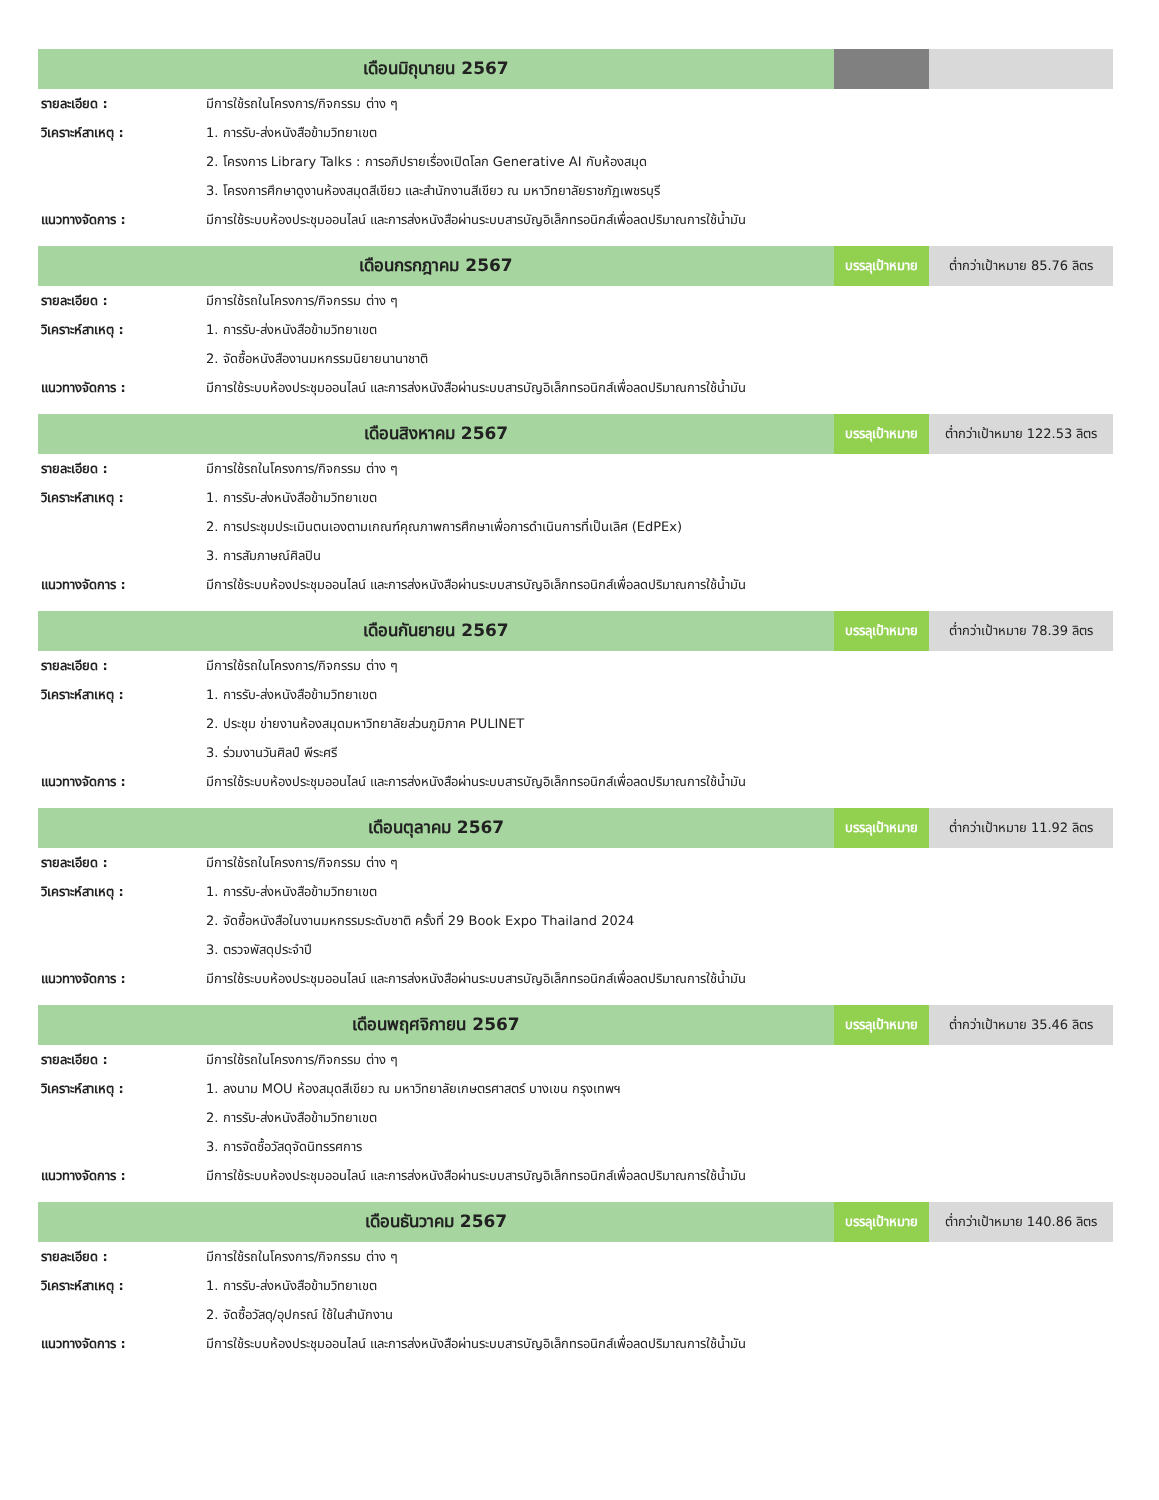| เดือนมิถุนายน 2567 | | | |
| รายละเอียด : | มีการใช้รถในโครงการ/กิจกรรม ต่าง ๆ | | |
| วิเคราะห์สาเหตุ : | 1. การรับ-ส่งหนังสือข้ามวิทยาเขต | | |
| | 2. โครงการ Library Talks : การอภิปรายเรื่องเปิดโลก Generative AI กับห้องสมุด | | |
| | 3. โครงการศึกษาดูงานห้องสมุดสีเขียว และสำนักงานสีเขียว ณ มหาวิทยาลัยราชภัฏเพชรบุรี | | |
| แนวทางจัดการ : | มีการใช้ระบบห้องประชุมออนไลน์ และการส่งหนังสือผ่านระบบสารบัญอิเล็กทรอนิกส์เพื่อลดปริมาณการใช้น้ำมัน | | |
| เดือนกรกฎาคม 2567 | | บรรลุเป้าหมาย | ต่ำกว่าเป้าหมาย 85.76 ลิตร |
| รายละเอียด : | มีการใช้รถในโครงการ/กิจกรรม ต่าง ๆ | | |
| วิเคราะห์สาเหตุ : | 1. การรับ-ส่งหนังสือข้ามวิทยาเขต | | |
| | 2. จัดซื้อหนังสืองานมหกรรมนิยายนานาชาติ | | |
| แนวทางจัดการ : | มีการใช้ระบบห้องประชุมออนไลน์ และการส่งหนังสือผ่านระบบสารบัญอิเล็กทรอนิกส์เพื่อลดปริมาณการใช้น้ำมัน | | |
| เดือนสิงหาคม 2567 | | บรรลุเป้าหมาย | ต่ำกว่าเป้าหมาย 122.53 ลิตร |
| รายละเอียด : | มีการใช้รถในโครงการ/กิจกรรม ต่าง ๆ | | |
| วิเคราะห์สาเหตุ : | 1. การรับ-ส่งหนังสือข้ามวิทยาเขต | | |
| | 2. การประชุมประเมินตนเองตามเกณฑ์คุณภาพการศึกษาเพื่อการดำเนินการที่เป็นเลิศ (EdPEx) | | |
| | 3. การสัมภาษณ์ศิลปิน | | |
| แนวทางจัดการ : | มีการใช้ระบบห้องประชุมออนไลน์ และการส่งหนังสือผ่านระบบสารบัญอิเล็กทรอนิกส์เพื่อลดปริมาณการใช้น้ำมัน | | |
| เดือนกันยายน 2567 | | บรรลุเป้าหมาย | ต่ำกว่าเป้าหมาย 78.39 ลิตร |
| รายละเอียด : | มีการใช้รถในโครงการ/กิจกรรม ต่าง ๆ | | |
| วิเคราะห์สาเหตุ : | 1. การรับ-ส่งหนังสือข้ามวิทยาเขต | | |
| | 2. ประชุม ข่ายงานห้องสมุดมหาวิทยาลัยส่วนภูมิภาค PULINET | | |
| | 3. ร่วมงานวันศิลป์ พีระศรี | | |
| แนวทางจัดการ : | มีการใช้ระบบห้องประชุมออนไลน์ และการส่งหนังสือผ่านระบบสารบัญอิเล็กทรอนิกส์เพื่อลดปริมาณการใช้น้ำมัน | | |
| เดือนตุลาคม 2567 | | บรรลุเป้าหมาย | ต่ำกว่าเป้าหมาย 11.92 ลิตร |
| รายละเอียด : | มีการใช้รถในโครงการ/กิจกรรม ต่าง ๆ | | |
| วิเคราะห์สาเหตุ : | 1. การรับ-ส่งหนังสือข้ามวิทยาเขต | | |
| | 2. จัดซื้อหนังสือในงานมหกรรมระดับชาติ ครั้งที่ 29 Book Expo Thailand 2024 | | |
| | 3. ตรวจพัสดุประจำปี | | |
| แนวทางจัดการ : | มีการใช้ระบบห้องประชุมออนไลน์ และการส่งหนังสือผ่านระบบสารบัญอิเล็กทรอนิกส์เพื่อลดปริมาณการใช้น้ำมัน | | |
| เดือนพฤศจิกายน 2567 | | บรรลุเป้าหมาย | ต่ำกว่าเป้าหมาย 35.46 ลิตร |
| รายละเอียด : | มีการใช้รถในโครงการ/กิจกรรม ต่าง ๆ | | |
| วิเคราะห์สาเหตุ : | 1. ลงนาม MOU ห้องสมุดสีเขียว ณ มหาวิทยาลัยเกษตรศาสตร์ บางเขน กรุงเทพฯ | | |
| | 2. การรับ-ส่งหนังสือข้ามวิทยาเขต | | |
| | 3. การจัดซื้อวัสดุจัดนิทรรศการ | | |
| แนวทางจัดการ : | มีการใช้ระบบห้องประชุมออนไลน์ และการส่งหนังสือผ่านระบบสารบัญอิเล็กทรอนิกส์เพื่อลดปริมาณการใช้น้ำมัน | | |
| เดือนธันวาคม 2567 | | บรรลุเป้าหมาย | ต่ำกว่าเป้าหมาย 140.86 ลิตร |
| รายละเอียด : | มีการใช้รถในโครงการ/กิจกรรม ต่าง ๆ | | |
| วิเคราะห์สาเหตุ : | 1. การรับ-ส่งหนังสือข้ามวิทยาเขต | | |
| | 2. จัดซื้อวัสดุ/อุปกรณ์ ใช้ในสำนักงาน | | |
| แนวทางจัดการ : | มีการใช้ระบบห้องประชุมออนไลน์ และการส่งหนังสือผ่านระบบสารบัญอิเล็กทรอนิกส์เพื่อลดปริมาณการใช้น้ำมัน | | |